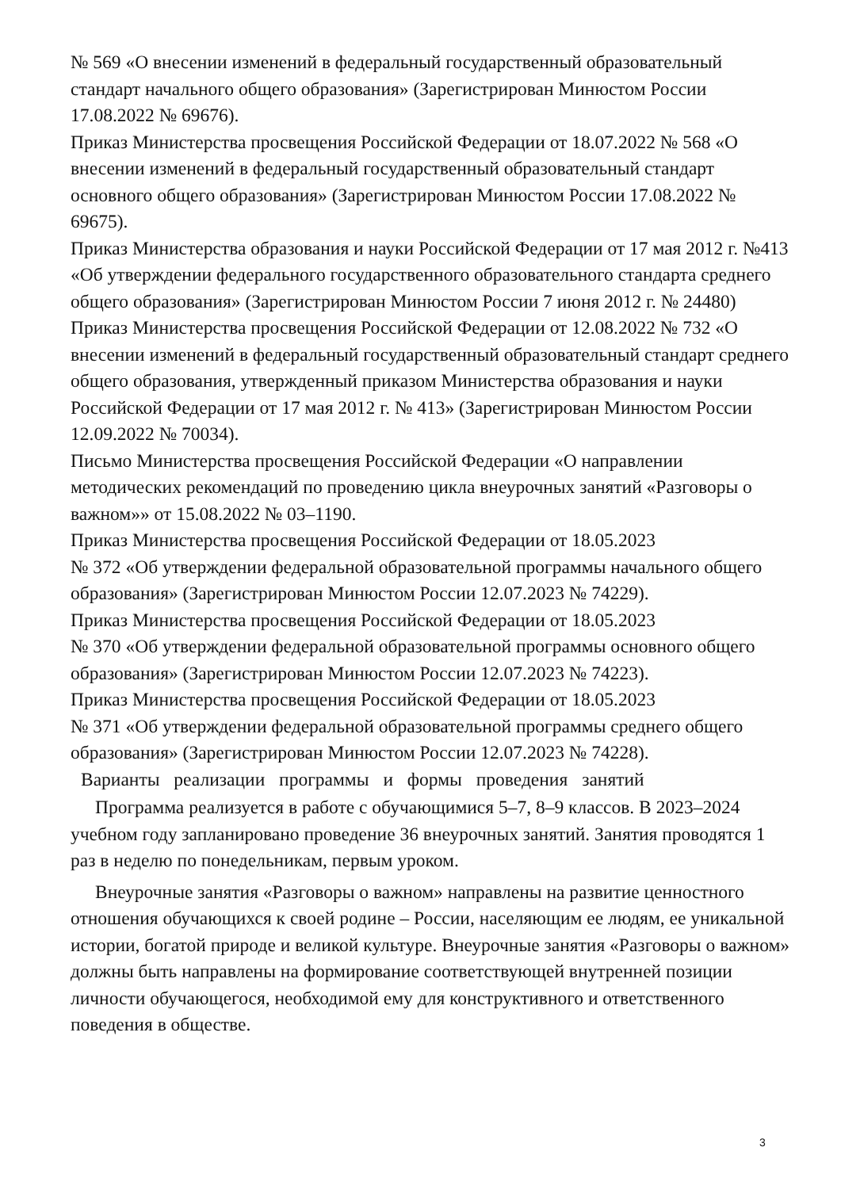№ 569 «О внесении изменений в федеральный государственный образовательный стандарт начального общего образования» (Зарегистрирован Минюстом России 17.08.2022 № 69676).
Приказ Министерства просвещения Российской Федерации от 18.07.2022 № 568 «О внесении изменений в федеральный государственный образовательный стандарт основного общего образования» (Зарегистрирован Минюстом России 17.08.2022 № 69675).
Приказ Министерства образования и науки Российской Федерации от 17 мая 2012 г. №413 «Об утверждении федерального государственного образовательного стандарта среднего общего образования» (Зарегистрирован Минюстом России 7 июня 2012 г. № 24480)
Приказ Министерства просвещения Российской Федерации от 12.08.2022 № 732 «О внесении изменений в федеральный государственный образовательный стандарт среднего общего образования, утвержденный приказом Министерства образования и науки Российской Федерации от 17 мая 2012 г. № 413» (Зарегистрирован Минюстом России 12.09.2022 № 70034).
Письмо Министерства просвещения Российской Федерации «О направлении методических рекомендаций по проведению цикла внеурочных занятий «Разговоры о важном»» от 15.08.2022 № 03–1190.
Приказ Министерства просвещения Российской Федерации от 18.05.2023
№ 372 «Об утверждении федеральной образовательной программы начального общего образования» (Зарегистрирован Минюстом России 12.07.2023 № 74229).
Приказ Министерства просвещения Российской Федерации от 18.05.2023
№ 370 «Об утверждении федеральной образовательной программы основного общего образования» (Зарегистрирован Минюстом России 12.07.2023 № 74223).
Приказ Министерства просвещения Российской Федерации от 18.05.2023
№ 371 «Об утверждении федеральной образовательной программы среднего общего образования» (Зарегистрирован Минюстом России 12.07.2023 № 74228).
Варианты реализации программы и формы проведения занятий
Программа реализуется в работе с обучающимися 5–7, 8–9 классов. В 2023–2024 учебном году запланировано проведение 36 внеурочных занятий. Занятия проводятся 1 раз в неделю по понедельникам, первым уроком.
Внеурочные занятия «Разговоры о важном» направлены на развитие ценностного отношения обучающихся к своей родине – России, населяющим ее людям, ее уникальной истории, богатой природе и великой культуре. Внеурочные занятия «Разговоры о важном» должны быть направлены на формирование соответствующей внутренней позиции личности обучающегося, необходимой ему для конструктивного и ответственного поведения в обществе.
3